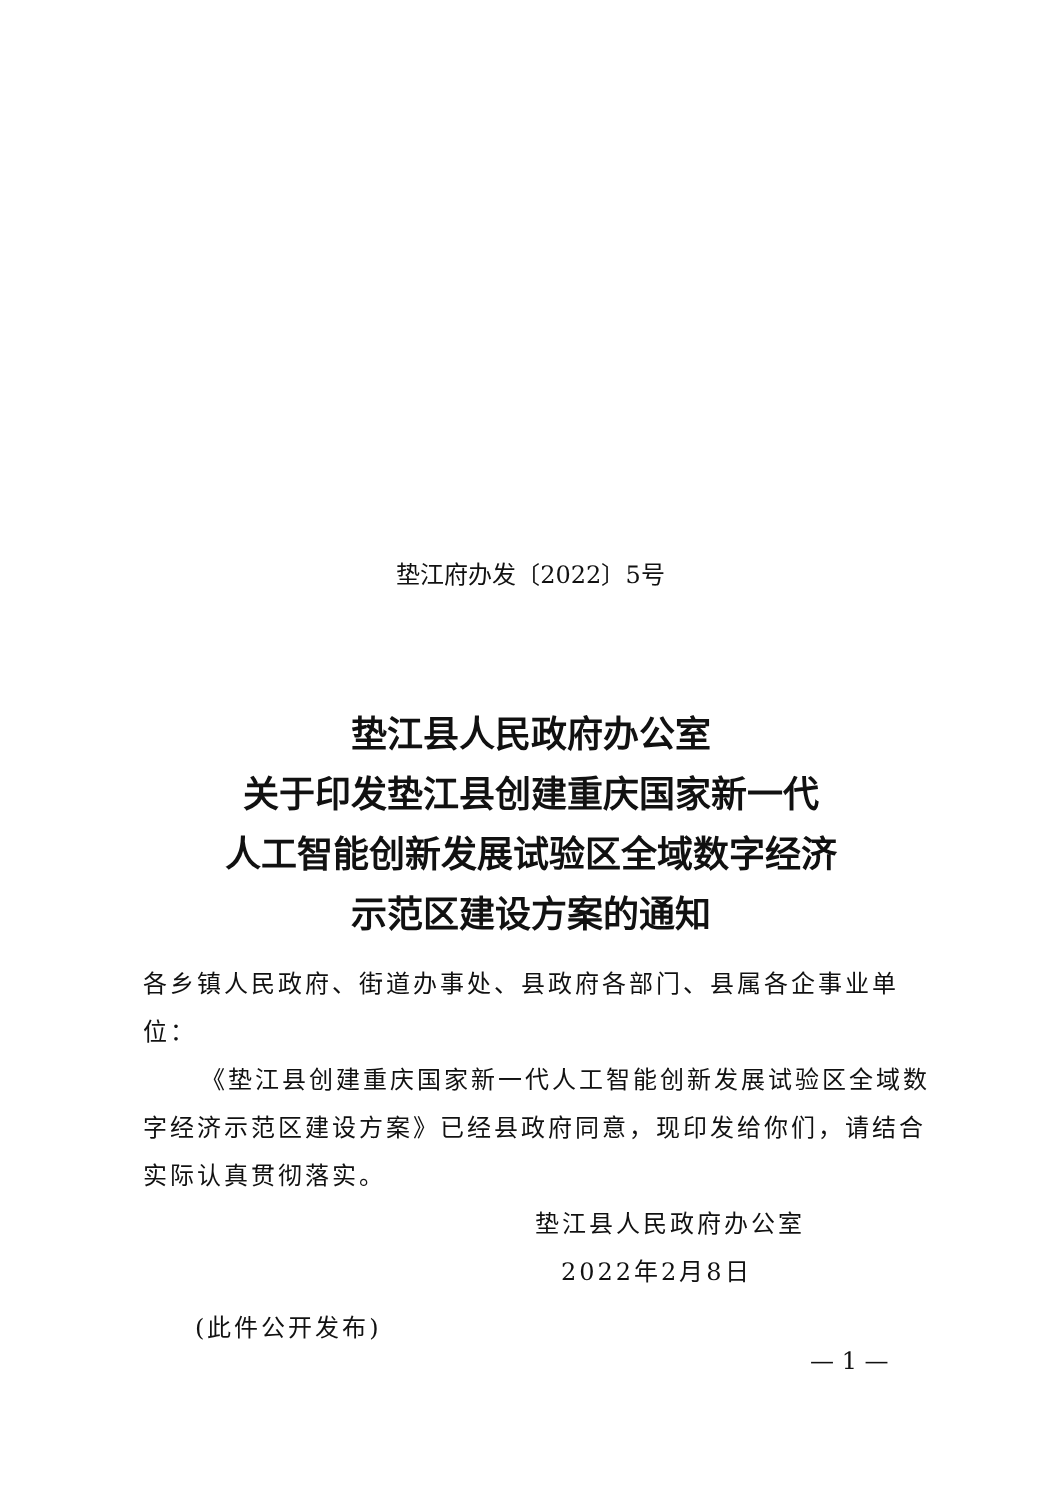垫江府办发〔2022〕5号
垫江县人民政府办公室
关于印发垫江县创建重庆国家新一代
人工智能创新发展试验区全域数字经济
示范区建设方案的通知
各乡镇人民政府、街道办事处、县政府各部门、县属各企事业单位：
《垫江县创建重庆国家新一代人工智能创新发展试验区全域数字经济示范区建设方案》已经县政府同意，现印发给你们，请结合实际认真贯彻落实。
垫江县人民政府办公室
2022年2月8日
(此件公开发布)
— 1 —